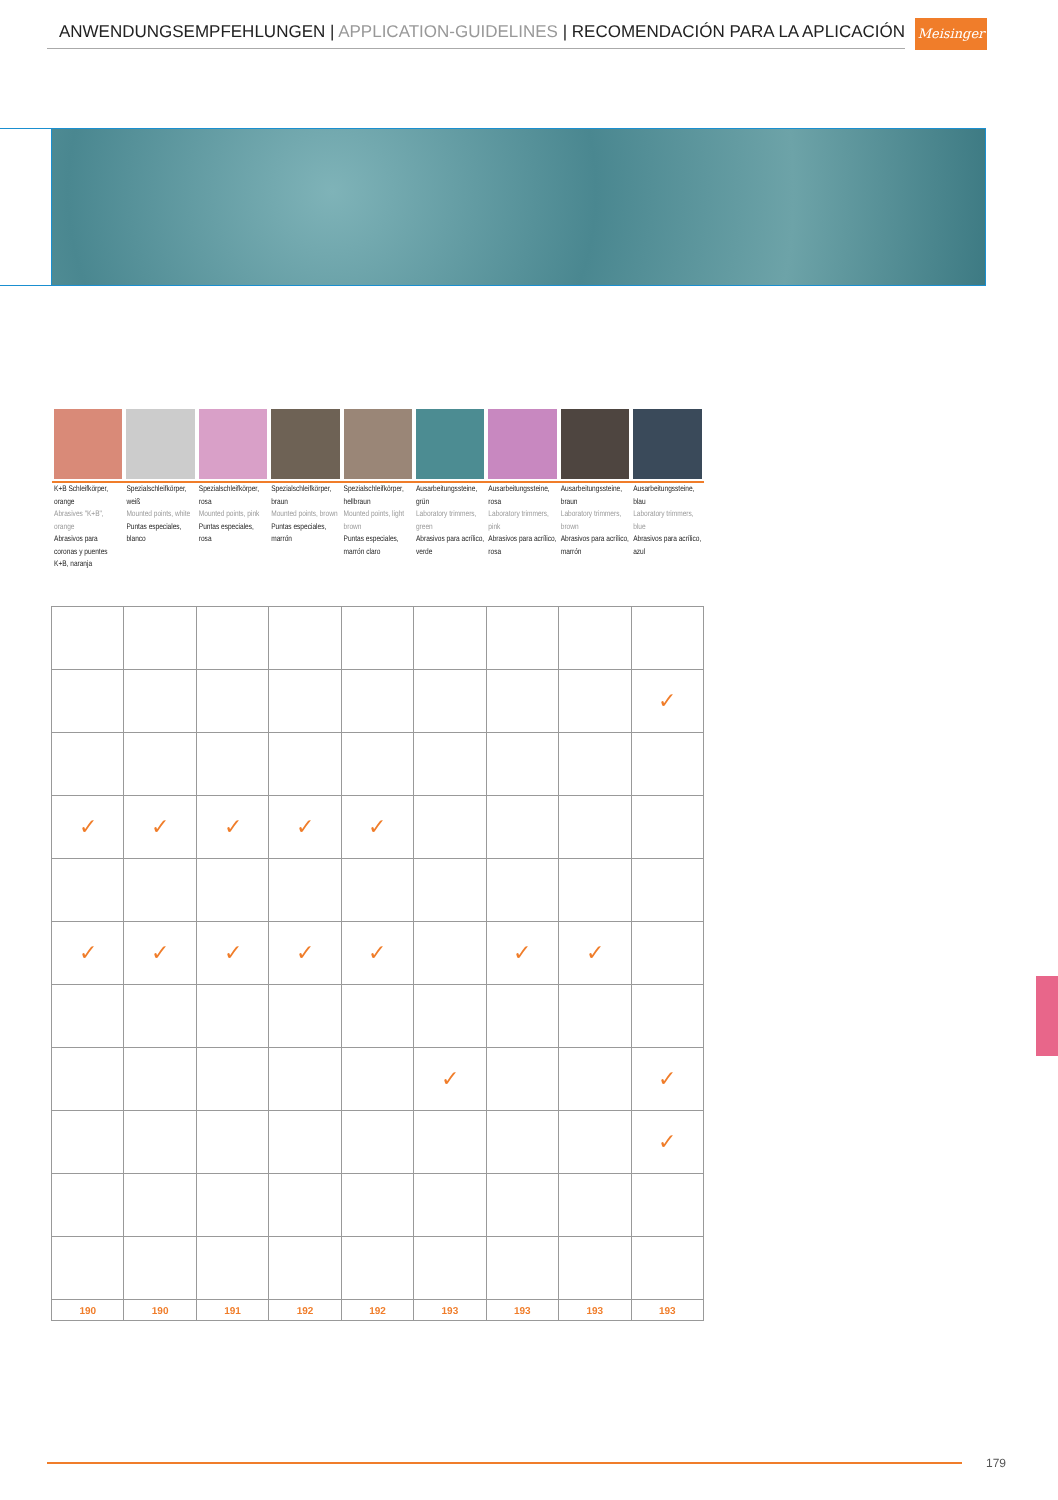ANWENDUNGSEMPFEHLUNGEN | APPLICATION-GUIDELINES | RECOMENDACIÓN PARA LA APLICACIÓN Meisinger
K+B Schleifkörper, orange
Abrasives "K+B", orange
Abrasivos para coronas y puentes K+B, naranja
Spezialschleifkörper, weiß
Mounted points, white
Puntas especiales, blanco
Spezialschleifkörper, rosa
Mounted points, pink
Puntas especiales, rosa
Spezialschleifkörper, braun
Mounted points, brown
Puntas especiales, marrón
Spezialschleifkörper, hellbraun
Mounted points, light brown
Puntas especiales, marrón claro
Ausarbeitungssteine, grün
Laboratory trimmers, green
Abrasivos para acrílico, verde
Ausarbeitungssteine, rosa
Laboratory trimmers, pink
Abrasivos para acrílico, rosa
Ausarbeitungssteine, braun
Laboratory trimmers, brown
Abrasivos para acrílico, marrón
Ausarbeitungssteine, blau
Laboratory trimmers, blue
Abrasivos para acrílico, azul
| | | | | | | | | ✓ |
| ✓ | ✓ | ✓ | ✓ | ✓ | | | | |
| ✓ | ✓ | ✓ | ✓ | ✓ | | ✓ | ✓ | |
| | | | | | ✓ | | | ✓ |
| | | | | | | | | ✓ |
| 190 | 190 | 191 | 192 | 192 | 193 | 193 | 193 | 193 |
179